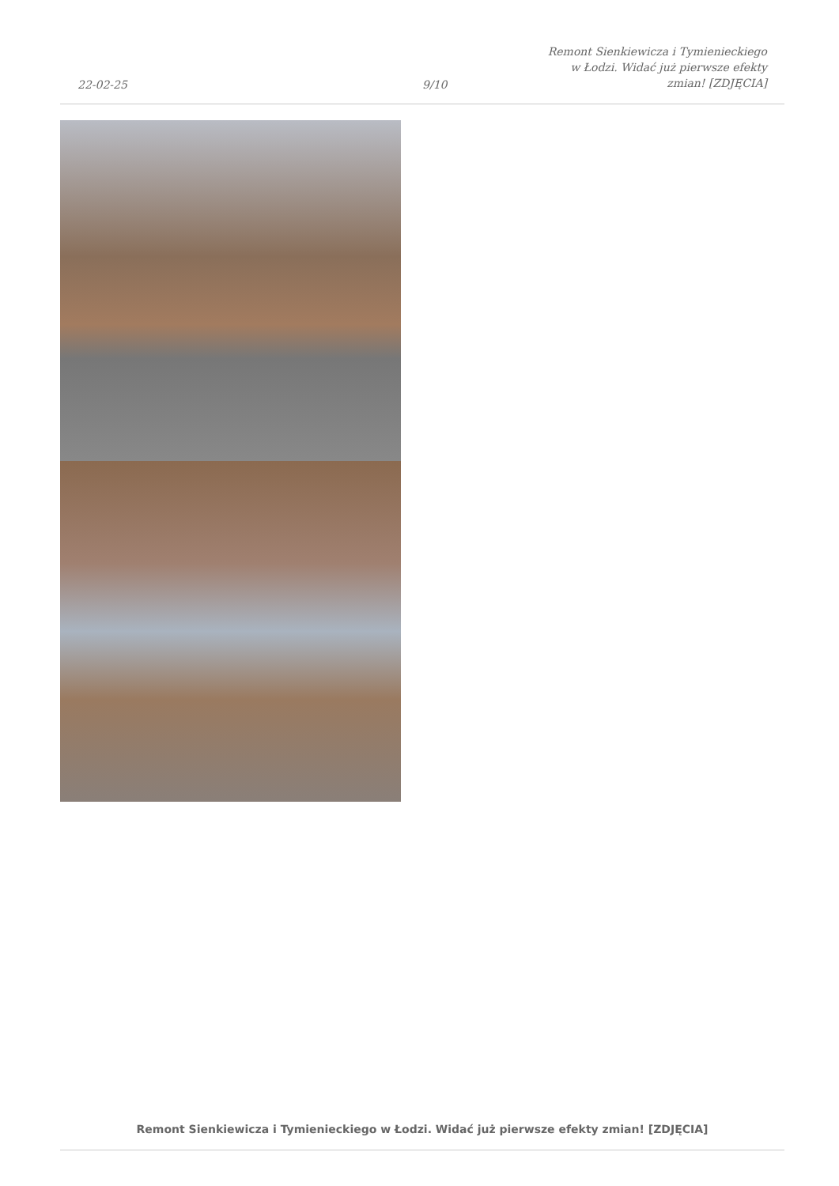22-02-25
9/10
Remont Sienkiewicza i Tymienieckiego
w Łodzi. Widać już pierwsze efekty
zmian! [ZDJĘCIA]
Remont Sienkiewicza i Tymienieckiego w Łodzi. Widać już pierwsze efekty zmian! [ZDJĘCIA]